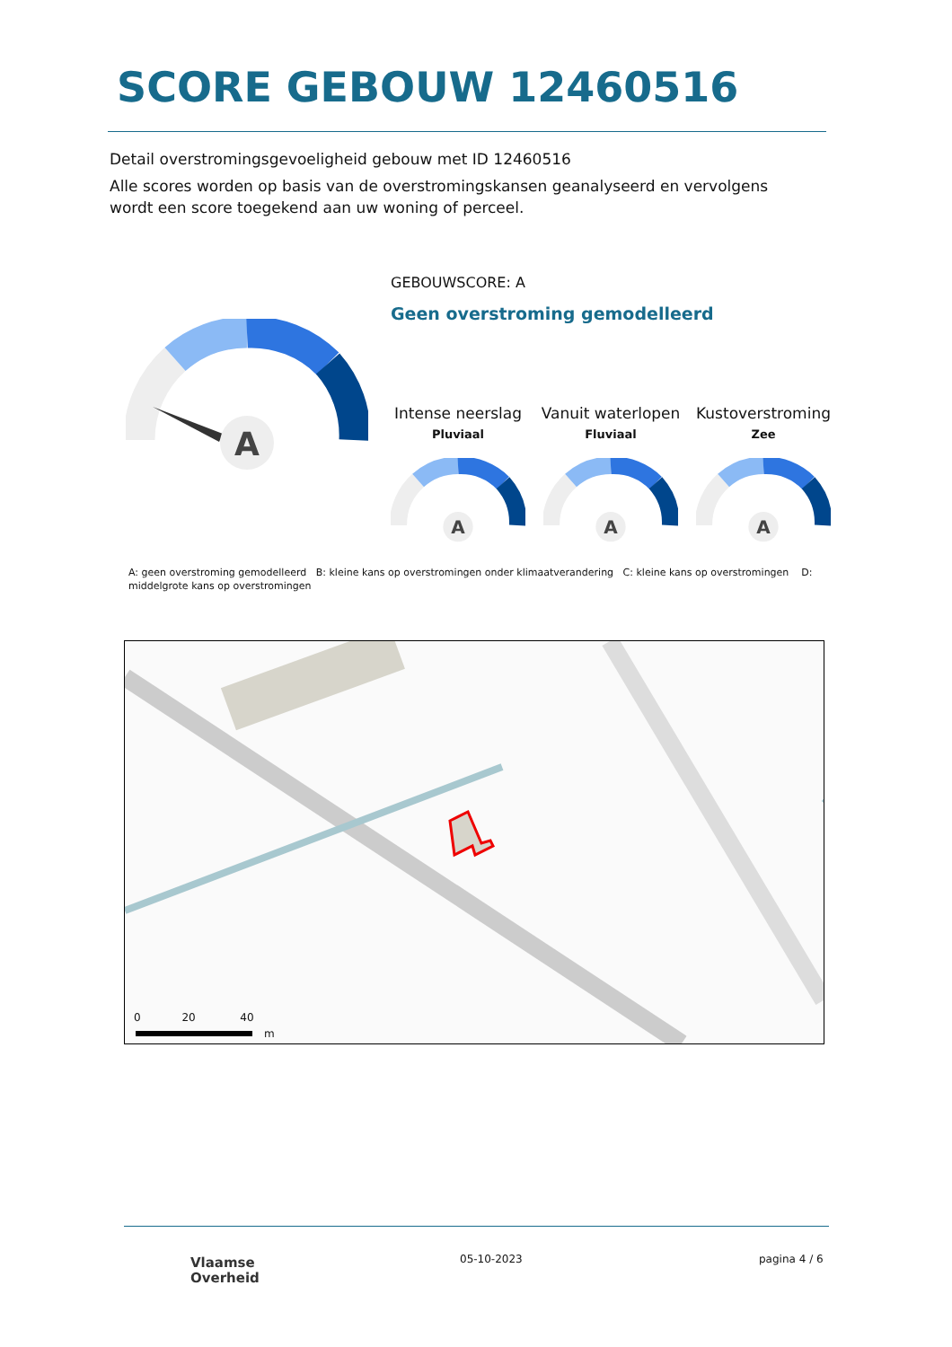SCORE GEBOUW 12460516
Detail overstromingsgevoeligheid gebouw met ID 12460516
Alle scores worden op basis van de overstromingskansen geanalyseerd en vervolgens wordt een score toegekend aan uw woning of perceel.
A
GEBOUWSCORE: A
Geen overstroming gemodelleerd
Intense neerslag
Pluviaal
Vanuit waterlopen
Fluviaal
Kustoverstroming
Zee
A
A
A
A: geen overstroming gemodelleerd B: kleine kans op overstromingen onder klimaatverandering C: kleine kans op overstromingen D: middelgrote kans op overstromingen
0 20 40
m
Vlaamse
Overheid
05-10-2023 pagina 4 / 6